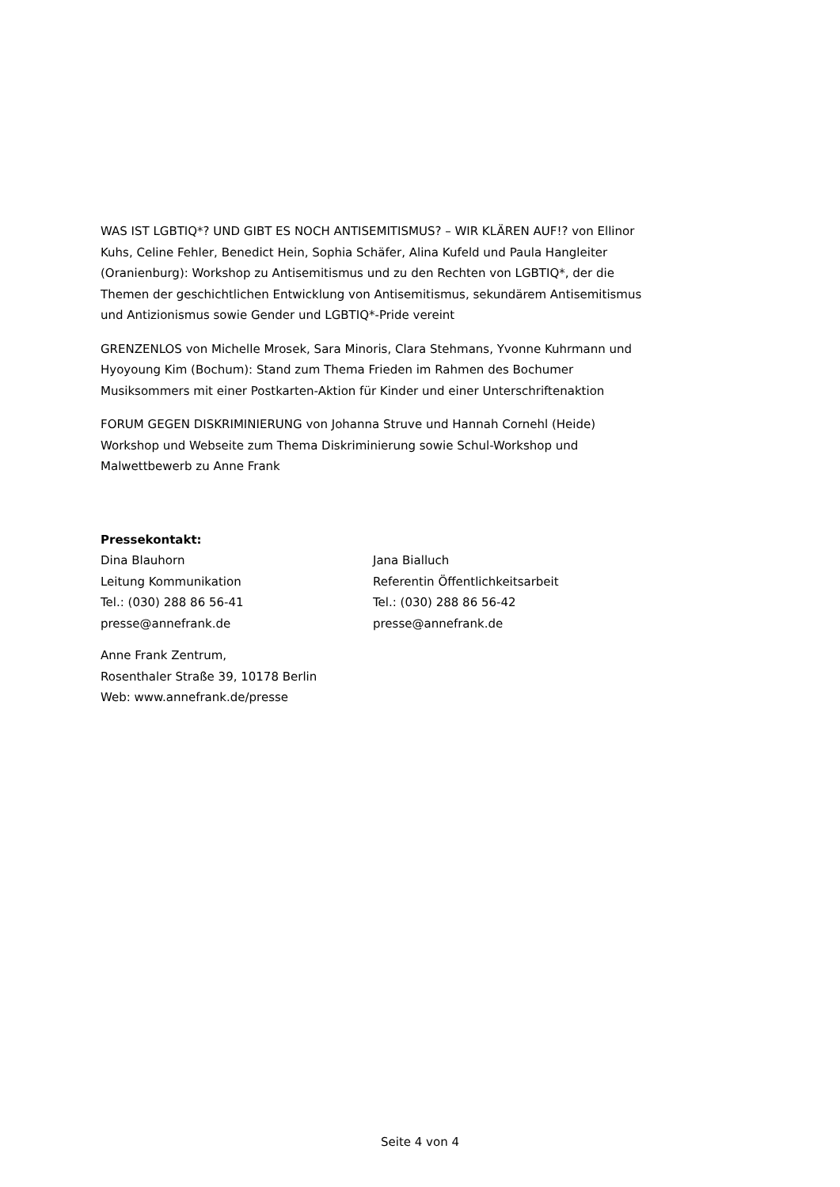WAS IST LGBTIQ*? UND GIBT ES NOCH ANTISEMITISMUS? – WIR KLÄREN AUF!? von Ellinor Kuhs, Celine Fehler, Benedict Hein, Sophia Schäfer, Alina Kufeld und Paula Hangleiter (Oranienburg): Workshop zu Antisemitismus und zu den Rechten von LGBTIQ*, der die Themen der geschichtlichen Entwicklung von Antisemitismus, sekundärem Antisemitismus und Antizionismus sowie Gender und LGBTIQ*-Pride vereint
GRENZENLOS von Michelle Mrosek, Sara Minoris, Clara Stehmans, Yvonne Kuhrmann und Hyoyoung Kim (Bochum): Stand zum Thema Frieden im Rahmen des Bochumer Musiksommers mit einer Postkarten-Aktion für Kinder und einer Unterschriftenaktion
FORUM GEGEN DISKRIMINIERUNG von Johanna Struve und Hannah Cornehl (Heide)
Workshop und Webseite zum Thema Diskriminierung sowie Schul-Workshop und Malwettbewerb zu Anne Frank
Pressekontakt:
Dina Blauhorn
Leitung Kommunikation
Tel.: (030) 288 86 56-41
presse@annefrank.de
Jana Bialluch
Referentin Öffentlichkeitsarbeit
Tel.: (030) 288 86 56-42
presse@annefrank.de
Anne Frank Zentrum,
Rosenthaler Straße 39, 10178 Berlin
Web: www.annefrank.de/presse
Seite 4 von 4